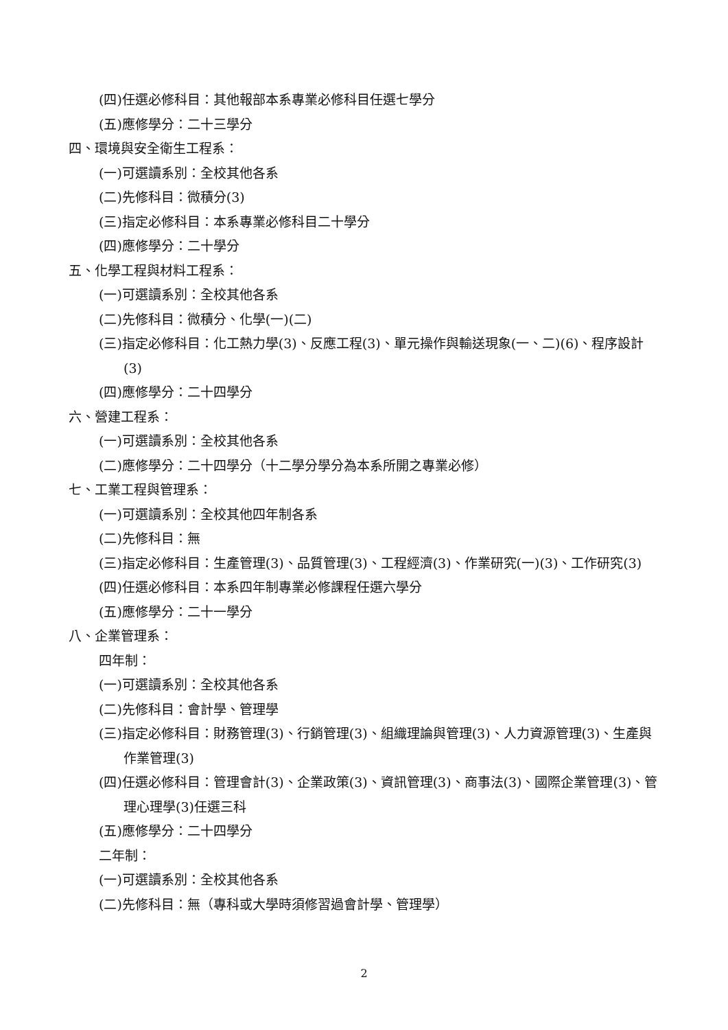(四)任選必修科目：其他報部本系專業必修科目任選七學分
(五)應修學分：二十三學分
四、環境與安全衛生工程系：
(一)可選讀系別：全校其他各系
(二)先修科目：微積分(3)
(三)指定必修科目：本系專業必修科目二十學分
(四)應修學分：二十學分
五、化學工程與材料工程系：
(一)可選讀系別：全校其他各系
(二)先修科目：微積分、化學(一)(二)
(三)指定必修科目：化工熱力學(3)、反應工程(3)、單元操作與輸送現象(一、二)(6)、程序設計(3)
(四)應修學分：二十四學分
六、營建工程系：
(一)可選讀系別：全校其他各系
(二)應修學分：二十四學分（十二學分學分為本系所開之專業必修）
七、工業工程與管理系：
(一)可選讀系別：全校其他四年制各系
(二)先修科目：無
(三)指定必修科目：生產管理(3)、品質管理(3)、工程經濟(3)、作業研究(一)(3)、工作研究(3)
(四)任選必修科目：本系四年制專業必修課程任選六學分
(五)應修學分：二十一學分
八、企業管理系：
四年制：
(一)可選讀系別：全校其他各系
(二)先修科目：會計學、管理學
(三)指定必修科目：財務管理(3)、行銷管理(3)、組織理論與管理(3)、人力資源管理(3)、生產與作業管理(3)
(四)任選必修科目：管理會計(3)、企業政策(3)、資訊管理(3)、商事法(3)、國際企業管理(3)、管理心理學(3)任選三科
(五)應修學分：二十四學分
二年制：
(一)可選讀系別：全校其他各系
(二)先修科目：無（專科或大學時須修習過會計學、管理學）
2